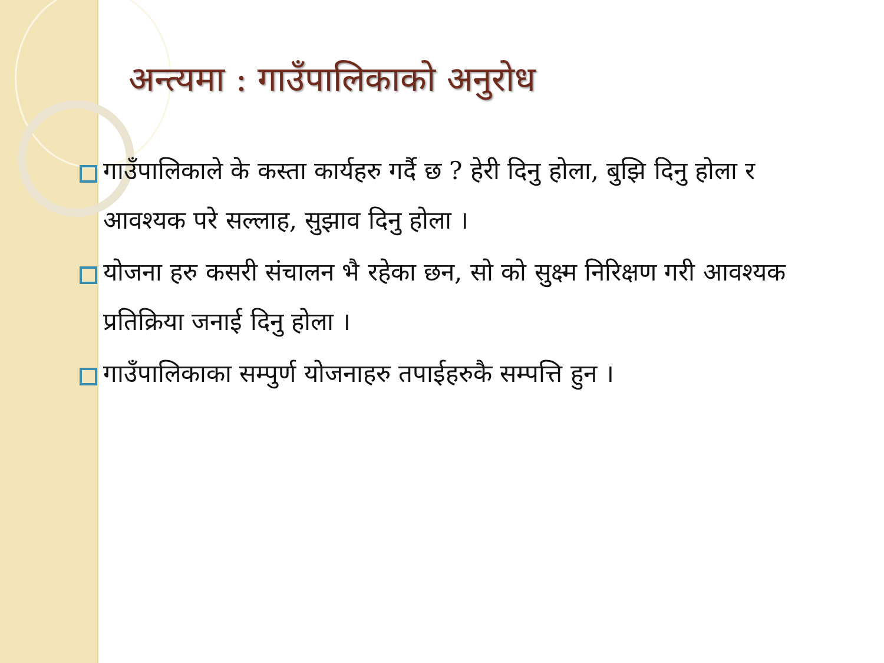अन्त्यमा : गाउँपालिकाको अनुरोध
गाउँपालिकाले के कस्ता कार्यहरु गर्दै छ ? हेरी दिनु होला, बुझि दिनु होला र आवश्यक परे सल्लाह, सुझाव दिनु होला ।
योजना हरु कसरी संचालन भै रहेका छन, सो को सुक्ष्म निरिक्षण गरी आवश्यक प्रतिक्रिया जनाई दिनु होला ।
गाउँपालिकाका सम्पुर्ण योजनाहरु तपाईहरुकै सम्पत्ति हुन ।